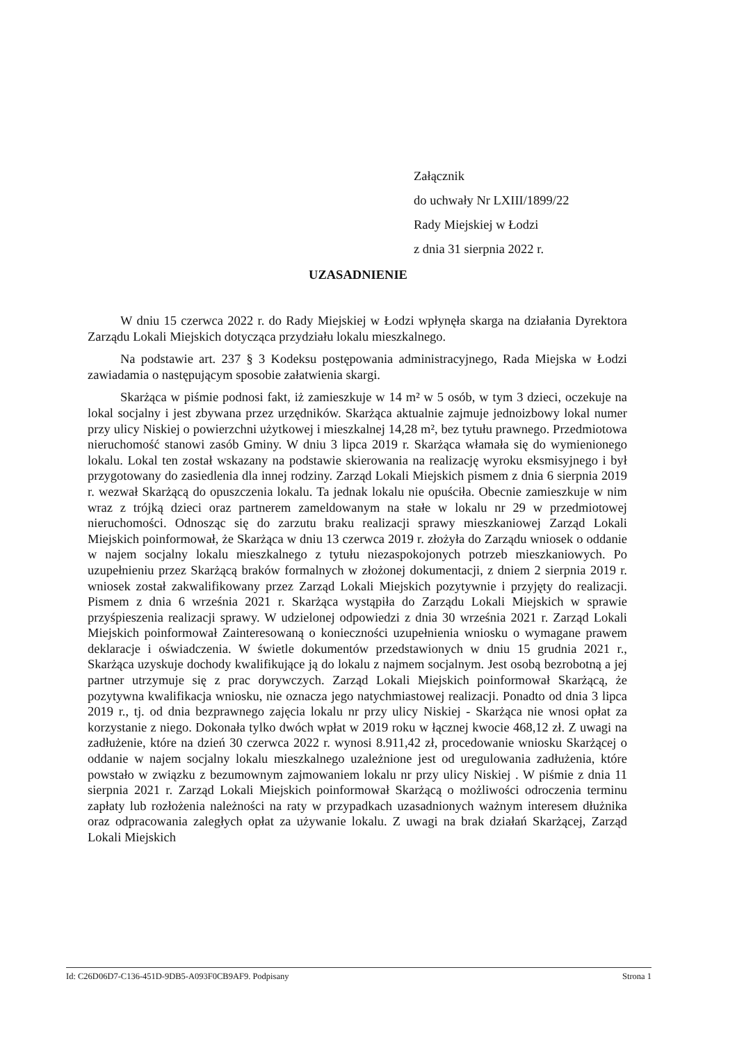Załącznik
do uchwały Nr LXIII/1899/22
Rady Miejskiej w Łodzi
z dnia 31 sierpnia 2022 r.
UZASADNIENIE
W dniu 15 czerwca 2022 r. do Rady Miejskiej w Łodzi wpłynęła skarga na działania Dyrektora Zarządu Lokali Miejskich dotycząca przydziału lokalu mieszkalnego.
Na podstawie art. 237 § 3 Kodeksu postępowania administracyjnego, Rada Miejska w Łodzi zawiadamia o następującym sposobie załatwienia skargi.
Skarżąca w piśmie podnosi fakt, iż zamieszkuje w 14 m² w 5 osób, w tym 3 dzieci, oczekuje na lokal socjalny i jest zbywana przez urzędników. Skarżąca aktualnie zajmuje jednoizbowy lokal numer przy ulicy Niskiej o powierzchni użytkowej i mieszkalnej 14,28 m², bez tytułu prawnego. Przedmiotowa nieruchomość stanowi zasób Gminy. W dniu 3 lipca 2019 r. Skarżąca włamała się do wymienionego lokalu. Lokal ten został wskazany na podstawie skierowania na realizację wyroku eksmisyjnego i był przygotowany do zasiedlenia dla innej rodziny. Zarząd Lokali Miejskich pismem z dnia 6 sierpnia 2019 r. wezwał Skarżącą do opuszczenia lokalu. Ta jednak lokalu nie opuściła. Obecnie zamieszkuje w nim wraz z trójką dzieci oraz partnerem zameldowanym na stałe w lokalu nr 29 w przedmiotowej nieruchomości. Odnosząc się do zarzutu braku realizacji sprawy mieszkaniowej Zarząd Lokali Miejskich poinformował, że Skarżąca w dniu 13 czerwca 2019 r. złożyła do Zarządu wniosek o oddanie w najem socjalny lokalu mieszkalnego z tytułu niezaspokojonych potrzeb mieszkaniowych. Po uzupełnieniu przez Skarżącą braków formalnych w złożonej dokumentacji, z dniem 2 sierpnia 2019 r. wniosek został zakwalifikowany przez Zarząd Lokali Miejskich pozytywnie i przyjęty do realizacji. Pismem z dnia 6 września 2021 r. Skarżąca wystąpiła do Zarządu Lokali Miejskich w sprawie przyśpieszenia realizacji sprawy. W udzielonej odpowiedzi z dnia 30 września 2021 r. Zarząd Lokali Miejskich poinformował Zainteresowaną o konieczności uzupełnienia wniosku o wymagane prawem deklaracje i oświadczenia. W świetle dokumentów przedstawionych w dniu 15 grudnia 2021 r., Skarżąca uzyskuje dochody kwalifikujące ją do lokalu z najmem socjalnym. Jest osobą bezrobotną a jej partner utrzymuje się z prac dorywczych. Zarząd Lokali Miejskich poinformował Skarżącą, że pozytywna kwalifikacja wniosku, nie oznacza jego natychmiastowej realizacji. Ponadto od dnia 3 lipca 2019 r., tj. od dnia bezprawnego zajęcia lokalu nr przy ulicy Niskiej - Skarżąca nie wnosi opłat za korzystanie z niego. Dokonała tylko dwóch wpłat w 2019 roku w łącznej kwocie 468,12 zł. Z uwagi na zadłużenie, które na dzień 30 czerwca 2022 r. wynosi 8.911,42 zł, procedowanie wniosku Skarżącej o oddanie w najem socjalny lokalu mieszkalnego uzależnione jest od uregulowania zadłużenia, które powstało w związku z bezumownym zajmowaniem lokalu nr przy ulicy Niskiej . W piśmie z dnia 11 sierpnia 2021 r. Zarząd Lokali Miejskich poinformował Skarżącą o możliwości odroczenia terminu zapłaty lub rozłożenia należności na raty w przypadkach uzasadnionych ważnym interesem dłużnika oraz odpracowania zaległych opłat za używanie lokalu. Z uwagi na brak działań Skarżącej, Zarząd Lokali Miejskich
Id: C26D06D7-C136-451D-9DB5-A093F0CB9AF9. Podpisany Strona 1